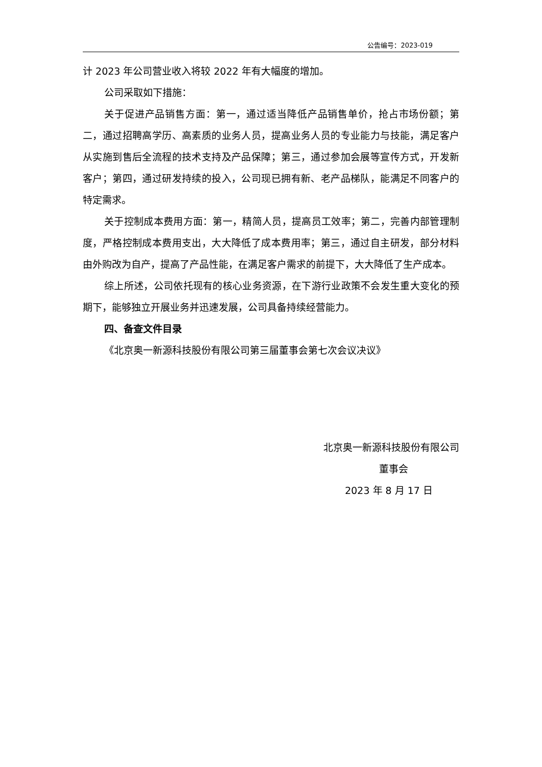公告编号：2023-019
计 2023 年公司营业收入将较 2022 年有大幅度的增加。
公司采取如下措施：
关于促进产品销售方面：第一，通过适当降低产品销售单价，抢占市场份额；第二，通过招聘高学历、高素质的业务人员，提高业务人员的专业能力与技能，满足客户从实施到售后全流程的技术支持及产品保障；第三，通过参加会展等宣传方式，开发新客户；第四，通过研发持续的投入，公司现已拥有新、老产品梯队，能满足不同客户的特定需求。
关于控制成本费用方面：第一，精简人员，提高员工效率；第二，完善内部管理制度，严格控制成本费用支出，大大降低了成本费用率；第三，通过自主研发，部分材料由外购改为自产，提高了产品性能，在满足客户需求的前提下，大大降低了生产成本。
综上所述，公司依托现有的核心业务资源，在下游行业政策不会发生重大变化的预期下，能够独立开展业务并迅速发展，公司具备持续经营能力。
四、备查文件目录
《北京奥一新源科技股份有限公司第三届董事会第七次会议决议》
北京奥一新源科技股份有限公司
董事会
2023 年 8 月 17 日